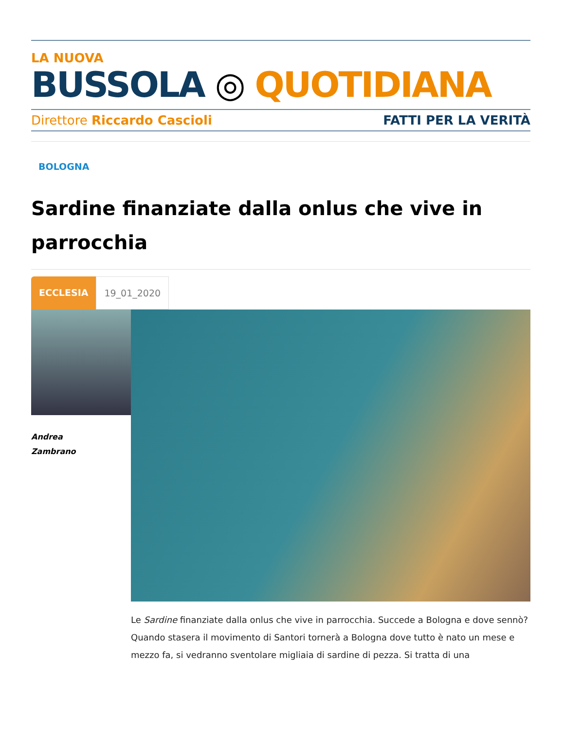LA NUOVA
BUSSOLA ◎ QUOTIDIANA
Direttore Riccardo Cascioli FATTI PER LA VERITÀ
BOLOGNA
Sardine finanziate dalla onlus che vive in parrocchia
ECCLESIA 19_01_2020
Andrea
Zambrano
Le Sardine finanziate dalla onlus che vive in parrocchia. Succede a Bologna e dove sennò? Quando stasera il movimento di Santori tornerà a Bologna dove tutto è nato un mese e mezzo fa, si vedranno sventolare migliaia di sardine di pezza. Si tratta di una